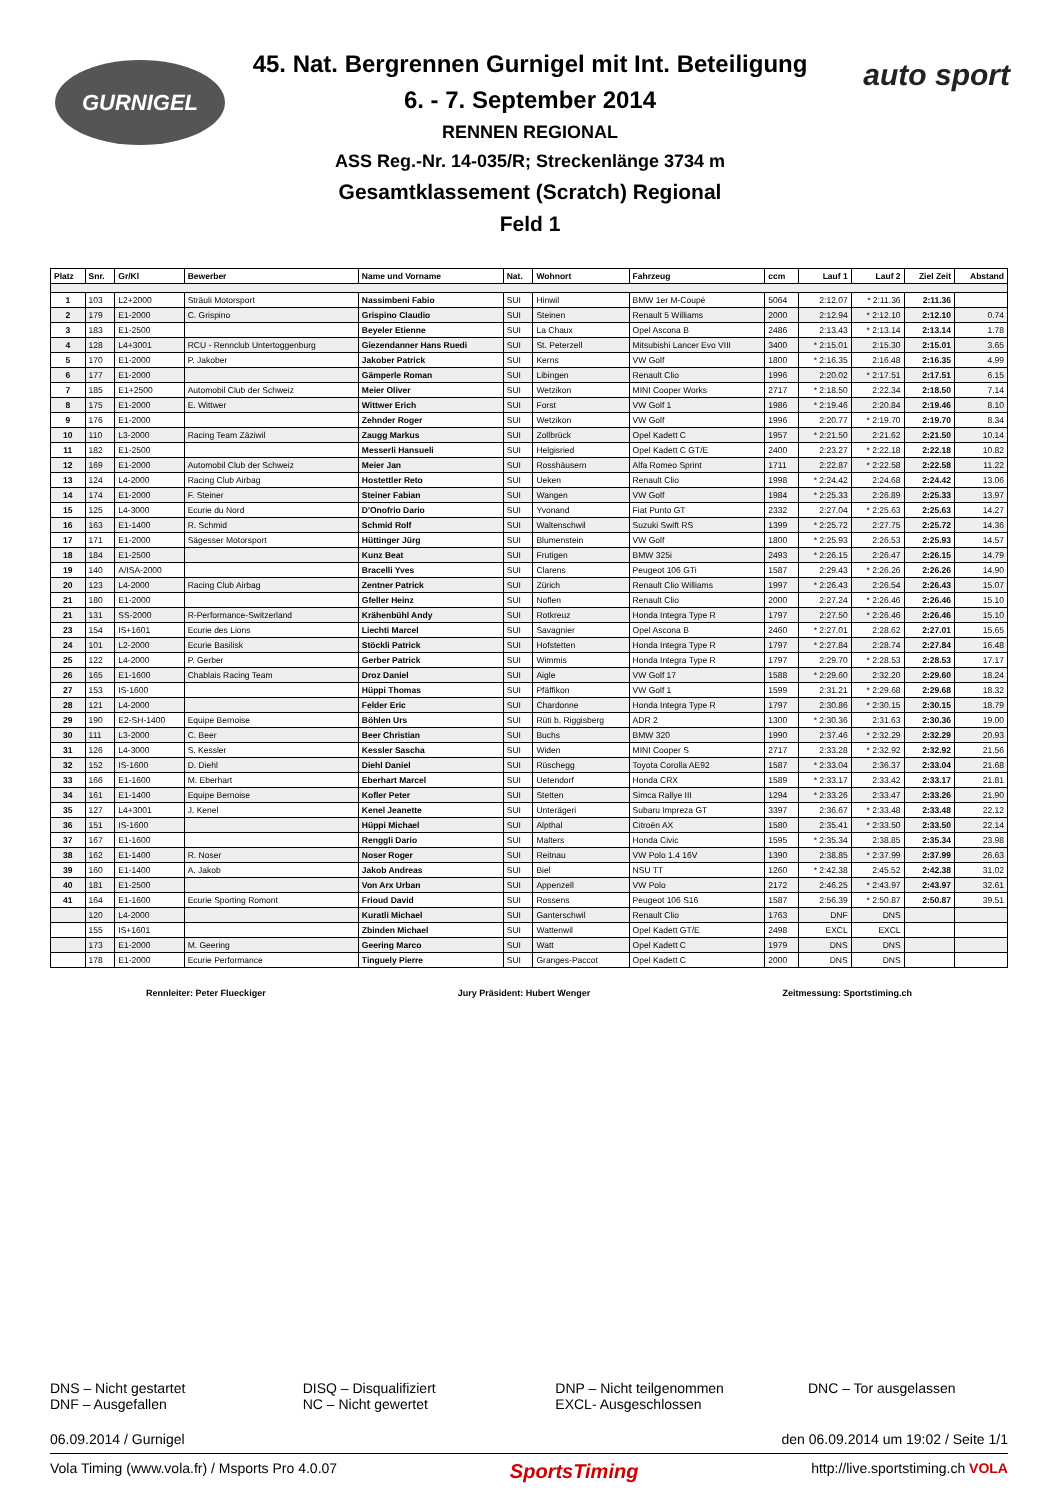GURNIGEL auto sport
45. Nat. Bergrennen Gurnigel mit Int. Beteiligung
6. - 7. September 2014
RENNEN REGIONAL
ASS Reg.-Nr. 14-035/R; Streckenlänge 3734 m
Gesamtklassement (Scratch) Regional
Feld 1
| Platz | Snr. | Gr/Kl | Bewerber | Name und Vorname | Nat. | Wohnort | Fahrzeug | ccm | Lauf 1 | Lauf 2 | Ziel Zeit | Abstand |
| --- | --- | --- | --- | --- | --- | --- | --- | --- | --- | --- | --- | --- |
| 1 | 103 | L2+2000 | Sträuli Motorsport | Nassimbeni Fabio | SUI | Hinwil | BMW 1er M-Coupé | 5064 | 2:12.07 | * 2:11.36 | 2:11.36 | |
| 2 | 179 | E1-2000 | C. Grispino | Grispino Claudio | SUI | Steinen | Renault 5 Williams | 2000 | 2:12.94 | * 2:12.10 | 2:12.10 | 0.74 |
| 3 | 183 | E1-2500 | | Beyeler Etienne | SUI | La Chaux | Opel Ascona B | 2486 | 2:13.43 | * 2:13.14 | 2:13.14 | 1.78 |
| 4 | 128 | L4+3001 | RCU - Rennclub Untertoggenburg | Giezendanner Hans Ruedi | SUI | St. Peterzell | Mitsubishi Lancer Evo VIII | 3400 | * 2:15.01 | 2:15.30 | 2:15.01 | 3.65 |
| 5 | 170 | E1-2000 | P. Jakober | Jakober Patrick | SUI | Kerns | VW Golf | 1800 | * 2:16.35 | 2:16.48 | 2:16.35 | 4.99 |
| 6 | 177 | E1-2000 | | Gämperle Roman | SUI | Libingen | Renault Clio | 1996 | 2:20.02 | * 2:17.51 | 2:17.51 | 6.15 |
| 7 | 185 | E1+2500 | Automobil Club der Schweiz | Meier Oliver | SUI | Wetzikon | MINI Cooper Works | 2717 | * 2:18.50 | 2:22.34 | 2:18.50 | 7.14 |
| 8 | 175 | E1-2000 | E. Wittwer | Wittwer Erich | SUI | Forst | VW Golf 1 | 1986 | * 2:19.46 | 2:20.84 | 2:19.46 | 8.10 |
| 9 | 176 | E1-2000 | | Zehnder Roger | SUI | Wetzikon | VW Golf | 1996 | 2:20.77 | * 2:19.70 | 2:19.70 | 8.34 |
| 10 | 110 | L3-2000 | Racing Team Zäziwil | Zaugg Markus | SUI | Zollbrück | Opel Kadett C | 1957 | * 2:21.50 | 2:21.62 | 2:21.50 | 10.14 |
| 11 | 182 | E1-2500 | | Messerli Hansueli | SUI | Helgisried | Opel Kadett C GT/E | 2400 | 2:23.27 | * 2:22.18 | 2:22.18 | 10.82 |
| 12 | 169 | E1-2000 | Automobil Club der Schweiz | Meier Jan | SUI | Rosshäusern | Alfa Romeo Sprint | 1711 | 2:22.87 | * 2:22.58 | 2:22.58 | 11.22 |
| 13 | 124 | L4-2000 | Racing Club Airbag | Hostettler Reto | SUI | Ueken | Renault Clio | 1998 | * 2:24.42 | 2:24.68 | 2:24.42 | 13.06 |
| 14 | 174 | E1-2000 | F. Steiner | Steiner Fabian | SUI | Wangen | VW Golf | 1984 | * 2:25.33 | 2:26.89 | 2:25.33 | 13.97 |
| 15 | 125 | L4-3000 | Ecurie du Nord | D'Onofrio Dario | SUI | Yvonand | Fiat Punto GT | 2332 | 2:27.04 | * 2:25.63 | 2:25.63 | 14.27 |
| 16 | 163 | E1-1400 | R. Schmid | Schmid Rolf | SUI | Waltenschwil | Suzuki Swift RS | 1399 | * 2:25.72 | 2:27.75 | 2:25.72 | 14.36 |
| 17 | 171 | E1-2000 | Sägesser Motorsport | Hüttinger Jürg | SUI | Blumenstein | VW Golf | 1800 | * 2:25.93 | 2:26.53 | 2:25.93 | 14.57 |
| 18 | 184 | E1-2500 | | Kunz Beat | SUI | Frutigen | BMW 325i | 2493 | * 2:26.15 | 2:26.47 | 2:26.15 | 14.79 |
| 19 | 140 | A/ISA-2000 | | Bracelli Yves | SUI | Clarens | Peugeot 106 GTi | 1587 | 2:29.43 | * 2:26.26 | 2:26.26 | 14.90 |
| 20 | 123 | L4-2000 | Racing Club Airbag | Zentner Patrick | SUI | Zürich | Renault Clio Williams | 1997 | * 2:26.43 | 2:26.54 | 2:26.43 | 15.07 |
| 21 | 180 | E1-2000 | | Gfeller Heinz | SUI | Noflen | Renault Clio | 2000 | 2:27.24 | * 2:26.46 | 2:26.46 | 15.10 |
| 21 | 131 | SS-2000 | R-Performance-Switzerland | Krähenbühl Andy | SUI | Rotkreuz | Honda Integra Type R | 1797 | 2:27.50 | * 2:26.46 | 2:26.46 | 15.10 |
| 23 | 154 | IS+1601 | Ecurie des Lions | Liechti Marcel | SUI | Savagnier | Opel Ascona B | 2460 | * 2:27.01 | 2:28.62 | 2:27.01 | 15.65 |
| 24 | 101 | L2-2000 | Ecurie Basilisk | Stöckli Patrick | SUI | Hofstetten | Honda Integra Type R | 1797 | * 2:27.84 | 2:28.74 | 2:27.84 | 16.48 |
| 25 | 122 | L4-2000 | P. Gerber | Gerber Patrick | SUI | Wimmis | Honda Integra Type R | 1797 | 2:29.70 | * 2:28.53 | 2:28.53 | 17.17 |
| 26 | 165 | E1-1600 | Chablais Racing Team | Droz Daniel | SUI | Aigle | VW Golf 17 | 1588 | * 2:29.60 | 2:32.20 | 2:29.60 | 18.24 |
| 27 | 153 | IS-1600 | | Hüppi Thomas | SUI | Pfäffikon | VW Golf 1 | 1599 | 2:31.21 | * 2:29.68 | 2:29.68 | 18.32 |
| 28 | 121 | L4-2000 | | Felder Eric | SUI | Chardonne | Honda Integra Type R | 1797 | 2:30.86 | * 2:30.15 | 2:30.15 | 18.79 |
| 29 | 190 | E2-SH-1400 | Equipe Bernoise | Böhlen Urs | SUI | Rüti b. Riggisberg | ADR 2 | 1300 | * 2:30.36 | 2:31.63 | 2:30.36 | 19.00 |
| 30 | 111 | L3-2000 | C. Beer | Beer Christian | SUI | Buchs | BMW 320 | 1990 | 2:37.46 | * 2:32.29 | 2:32.29 | 20.93 |
| 31 | 126 | L4-3000 | S. Kessler | Kessler Sascha | SUI | Widen | MINI Cooper S | 2717 | 2:33.28 | * 2:32.92 | 2:32.92 | 21.56 |
| 32 | 152 | IS-1600 | D. Diehl | Diehl Daniel | SUI | Rüschegg | Toyota Corolla AE92 | 1587 | * 2:33.04 | 2:36.37 | 2:33.04 | 21.68 |
| 33 | 166 | E1-1600 | M. Eberhart | Eberhart Marcel | SUI | Uetendorf | Honda CRX | 1589 | * 2:33.17 | 2:33.42 | 2:33.17 | 21.81 |
| 34 | 161 | E1-1400 | Equipe Bernoise | Kofler Peter | SUI | Stetten | Simca Rallye III | 1294 | * 2:33.26 | 2:33.47 | 2:33.26 | 21.90 |
| 35 | 127 | L4+3001 | J. Kenel | Kenel Jeanette | SUI | Unterägeri | Subaru Impreza GT | 3397 | 2:36.67 | * 2:33.48 | 2:33.48 | 22.12 |
| 36 | 151 | IS-1600 | | Hüppi Michael | SUI | Alpthal | Citroën AX | 1580 | 2:35.41 | * 2:33.50 | 2:33.50 | 22.14 |
| 37 | 167 | E1-1600 | | Renggli Dario | SUI | Malters | Honda Civic | 1595 | * 2:35.34 | 2:38.85 | 2:35.34 | 23.98 |
| 38 | 162 | E1-1400 | R. Noser | Noser Roger | SUI | Reitnau | VW Polo 1.4 16V | 1390 | 2:38.85 | * 2:37.99 | 2:37.99 | 26.63 |
| 39 | 160 | E1-1400 | A. Jakob | Jakob Andreas | SUI | Biel | NSU TT | 1260 | * 2:42.38 | 2:45.52 | 2:42.38 | 31.02 |
| 40 | 181 | E1-2500 | | Von Arx Urban | SUI | Appenzell | VW Polo | 2172 | 2:46.25 | * 2:43.97 | 2:43.97 | 32.61 |
| 41 | 164 | E1-1600 | Ecurie Sporting Romont | Frioud David | SUI | Rossens | Peugeot 106 S16 | 1587 | 2:56.39 | * 2:50.87 | 2:50.87 | 39.51 |
| | 120 | L4-2000 | | Kuratli Michael | SUI | Ganterschwil | Renault Clio | 1763 | DNF | DNS | | |
| | 155 | IS+1601 | | Zbinden Michael | SUI | Wattenwil | Opel Kadett GT/E | 2498 | EXCL | EXCL | | |
| | 173 | E1-2000 | M. Geering | Geering Marco | SUI | Watt | Opel Kadett C | 1979 | DNS | DNS | | |
| | 178 | E1-2000 | Ecurie Performance | Tinguely Pierre | SUI | Granges-Paccot | Opel Kadett C | 2000 | DNS | DNS | | |
Rennleiter: Peter Flueckiger Jury Präsident: Hubert Wenger Zeitmessung: Sportstiming.ch
DNS – Nicht gestartet
DNF – Ausgefallen
DISQ – Disqualifiziert
NC – Nicht gewertet
DNP – Nicht teilgenommen
EXCL- Ausgeschlossen
DNC – Tor ausgelassen
06.09.2014 / Gurnigel den 06.09.2014 um 19:02 / Seite 1/1
Vola Timing (www.vola.fr) / Msports Pro 4.0.07 SportsTiming http://live.sportstiming.ch VOLA